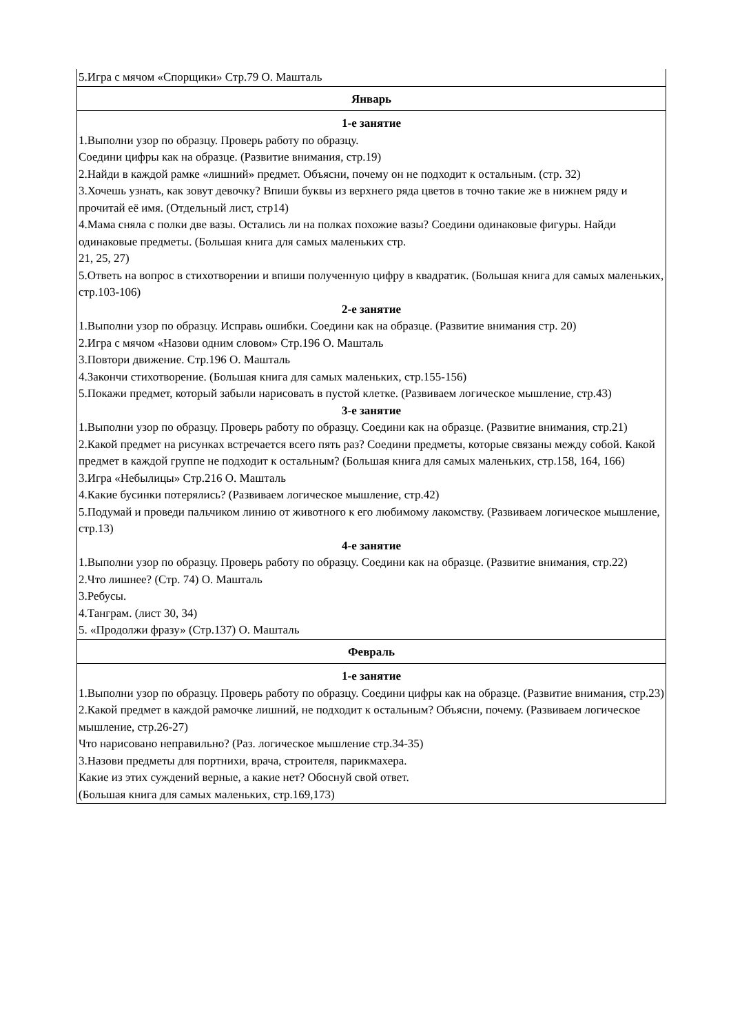| 5.Игра с мячом «Спорщики» Стр.79 О. Машталь |
| Январь |
| 1-е занятие 1.Выполни узор по образцу. Проверь работу по образцу. Соедини цифры как на образце. (Развитие внимания, стр.19) 2.Найди в каждой рамке «лишний» предмет. Объясни, почему он не подходит к остальным. (стр. 32) 3.Хочешь узнать, как зовут девочку? Впиши буквы из верхнего ряда цветов в точно такие же в нижнем ряду и прочитай её имя. (Отдельный лист, стр14) 4.Мама сняла с полки две вазы. Остались ли на полках похожие вазы? Соедини одинаковые фигуры. Найди одинаковые предметы. (Большая книга для самых маленьких стр. 21, 25, 27) 5.Ответь на вопрос в стихотворении и впиши полученную цифру в квадратик. (Большая книга для самых маленьких, стр.103-106) 2-е занятие 1.Выполни узор по образцу. Исправь ошибки. Соедини как на образце. (Развитие внимания стр. 20) 2.Игра с мячом «Назови одним словом» Стр.196 О. Машталь 3.Повтори движение. Стр.196 О. Машталь 4.Закончи стихотворение. (Большая книга для самых маленьких, стр.155-156) 5.Покажи предмет, который забыли нарисовать в пустой клетке. (Развиваем логическое мышление, стр.43) 3-е занятие 1.Выполни узор по образцу. Проверь работу по образцу. Соедини как на образце. (Развитие внимания, стр.21) 2.Какой предмет на рисунках встречается всего пять раз? Соедини предметы, которые связаны между собой. Какой предмет в каждой группе не подходит к остальным? (Большая книга для самых маленьких, стр.158, 164, 166) 3.Игра «Небылицы» Стр.216 О. Машталь 4.Какие бусинки потерялись? (Развиваем логическое мышление, стр.42) 5.Подумай и проведи пальчиком линию от животного к его любимому лакомству. (Развиваем логическое мышление, стр.13) 4-е занятие 1.Выполни узор по образцу. Проверь работу по образцу. Соедини как на образце. (Развитие внимания, стр.22) 2.Что лишнее? (Стр. 74) О. Машталь 3.Ребусы. 4.Танграм. (лист 30, 34) 5. «Продолжи фразу» (Стр.137) О. Машталь |
| Февраль |
| 1-е занятие 1.Выполни узор по образцу. Проверь работу по образцу. Соедини цифры как на образце. (Развитие внимания, стр.23) 2.Какой предмет в каждой рамочке лишний, не подходит к остальным? Объясни, почему. (Развиваем логическое мышление, стр.26-27) Что нарисовано неправильно? (Раз. логическое мышление стр.34-35) 3.Назови предметы для портнихи, врача, строителя, парикмахера. Какие из этих суждений верные, а какие нет? Обоснуй свой ответ. (Большая книга для самых маленьких, стр.169,173) |